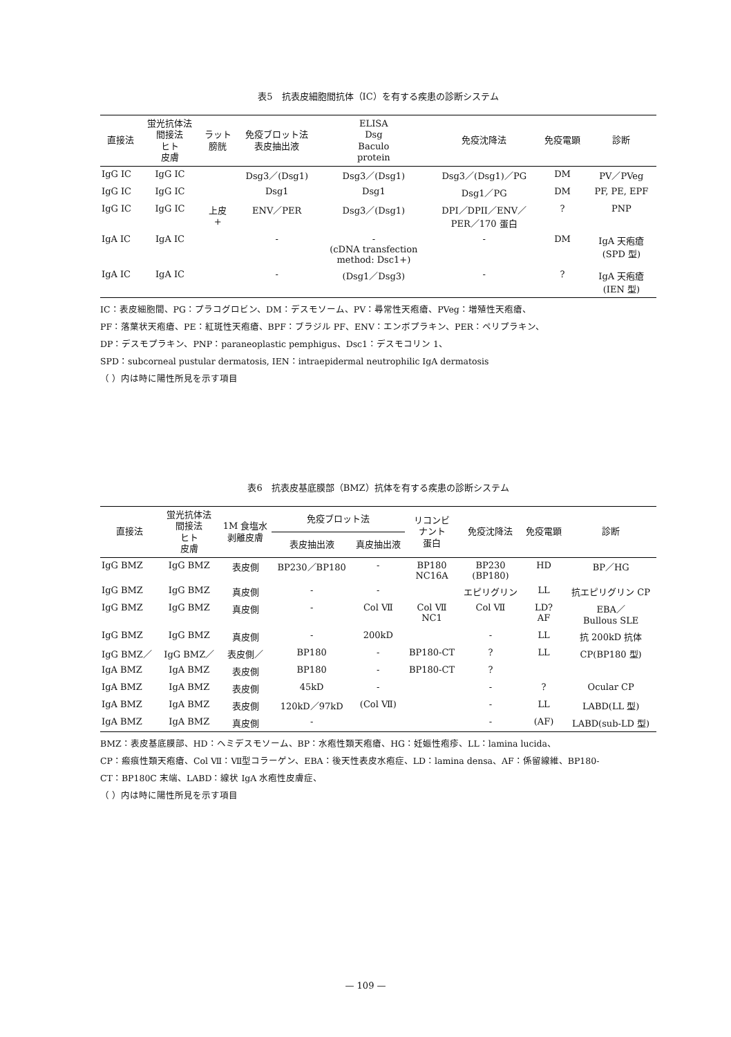表5　抗表皮細胞間抗体（IC）を有する疾患の診断システム
| 直接法 | 蛍光抗体法 間接法 ヒト 皮膚 | ラット 膀胱 | 免疫ブロット法 表皮抽出液 | ELISA Dsg Baculo protein | 免疫沈降法 | 免疫電顕 | 診断 |
| --- | --- | --- | --- | --- | --- | --- | --- |
| IgG IC | IgG IC | | Dsg3／(Dsg1) | Dsg3／(Dsg1) | Dsg3／(Dsg1)／PG | DM | PV／PVeg |
| IgG IC | IgG IC | | Dsg1 | Dsg1 | Dsg1／PG | DM | PF, PE, EPF |
| IgG IC | IgG IC | 上皮 + | ENV／PER | Dsg3／(Dsg1) | DPI／DPII／ENV／ PER／170 蛋白 | ? | PNP |
| IgA IC | IgA IC | | - | - (cDNA transfection method: Dsc1+) | - | DM | IgA 天疱瘡 (SPD 型) |
| IgA IC | IgA IC | | - | (Dsg1／Dsg3) | - | ? | IgA 天疱瘡 (IEN 型) |
IC：表皮細胞間、PG：プラコグロビン、DM：デスモソーム、PV：尋常性天疱瘡、PVeg：増殖性天疱瘡、
PF：落葉状天疱瘡、PE：紅斑性天疱瘡、BPF：ブラジル PF、ENV：エンボプラキン、PER：ペリプラキン、
DP：デスモプラキン、PNP：paraneoplastic pemphigus、Dsc1：デスモコリン 1、
SPD：subcorneal pustular dermatosis, IEN：intraepidermal neutrophilic IgA dermatosis
（ ）内は時に陽性所見を示す項目
表6　抗表皮基底膜部（BMZ）抗体を有する疾患の診断システム
| 直接法 | 蛍光抗体法 間接法 ヒト 皮膚 | 1M 食塩水 剥離皮膚 | 免疫ブロット法 | | リコンビ ナント 蛋白 | 免疫沈降法 | 免疫電顕 | 診断 |
| --- | --- | --- | --- | --- | --- | --- | --- | --- |
| | | | 表皮抽出液 | 真皮抽出液 | | | | |
| IgG BMZ | IgG BMZ | 表皮側 | BP230／BP180 | - | BP180 NC16A | BP230 (BP180) | HD | BP／HG |
| IgG BMZ | IgG BMZ | 真皮側 | - | - | | エピリグリン | LL | 抗エピリグリン CP |
| IgG BMZ | IgG BMZ | 真皮側 | - | Col Ⅶ | Col Ⅶ NC1 | Col Ⅶ | LD? AF | EBA／ Bullous SLE |
| IgG BMZ | IgG BMZ | 真皮側 | - | 200kD | | - | LL | 抗 200kD 抗体 |
| IgG BMZ／ | IgG BMZ／ | 表皮側／ | BP180 | - | BP180-CT | ? | LL | CP(BP180 型) |
| IgA BMZ | IgA BMZ | 表皮側 | BP180 | - | BP180-CT | ? | | |
| IgA BMZ | IgA BMZ | 表皮側 | 45kD | - | | - | ? | Ocular CP |
| IgA BMZ | IgA BMZ | 表皮側 | 120kD／97kD | (Col Ⅶ) | | - | LL | LABD(LL 型) |
| IgA BMZ | IgA BMZ | 真皮側 | - | | | - | (AF) | LABD(sub-LD 型) |
BMZ：表皮基底膜部、HD：ヘミデスモソーム、BP：水疱性類天疱瘡、HG：妊娠性疱疹、LL：lamina lucida、
CP：瘢痕性類天疱瘡、Col Ⅶ：Ⅶ型コラーゲン、EBA：後天性表皮水疱症、LD：lamina densa、AF：係留線維、BP180-
CT：BP180C 末端、LABD：線状 IgA 水疱性皮膚症、
（ ）内は時に陽性所見を示す項目
— 109 —